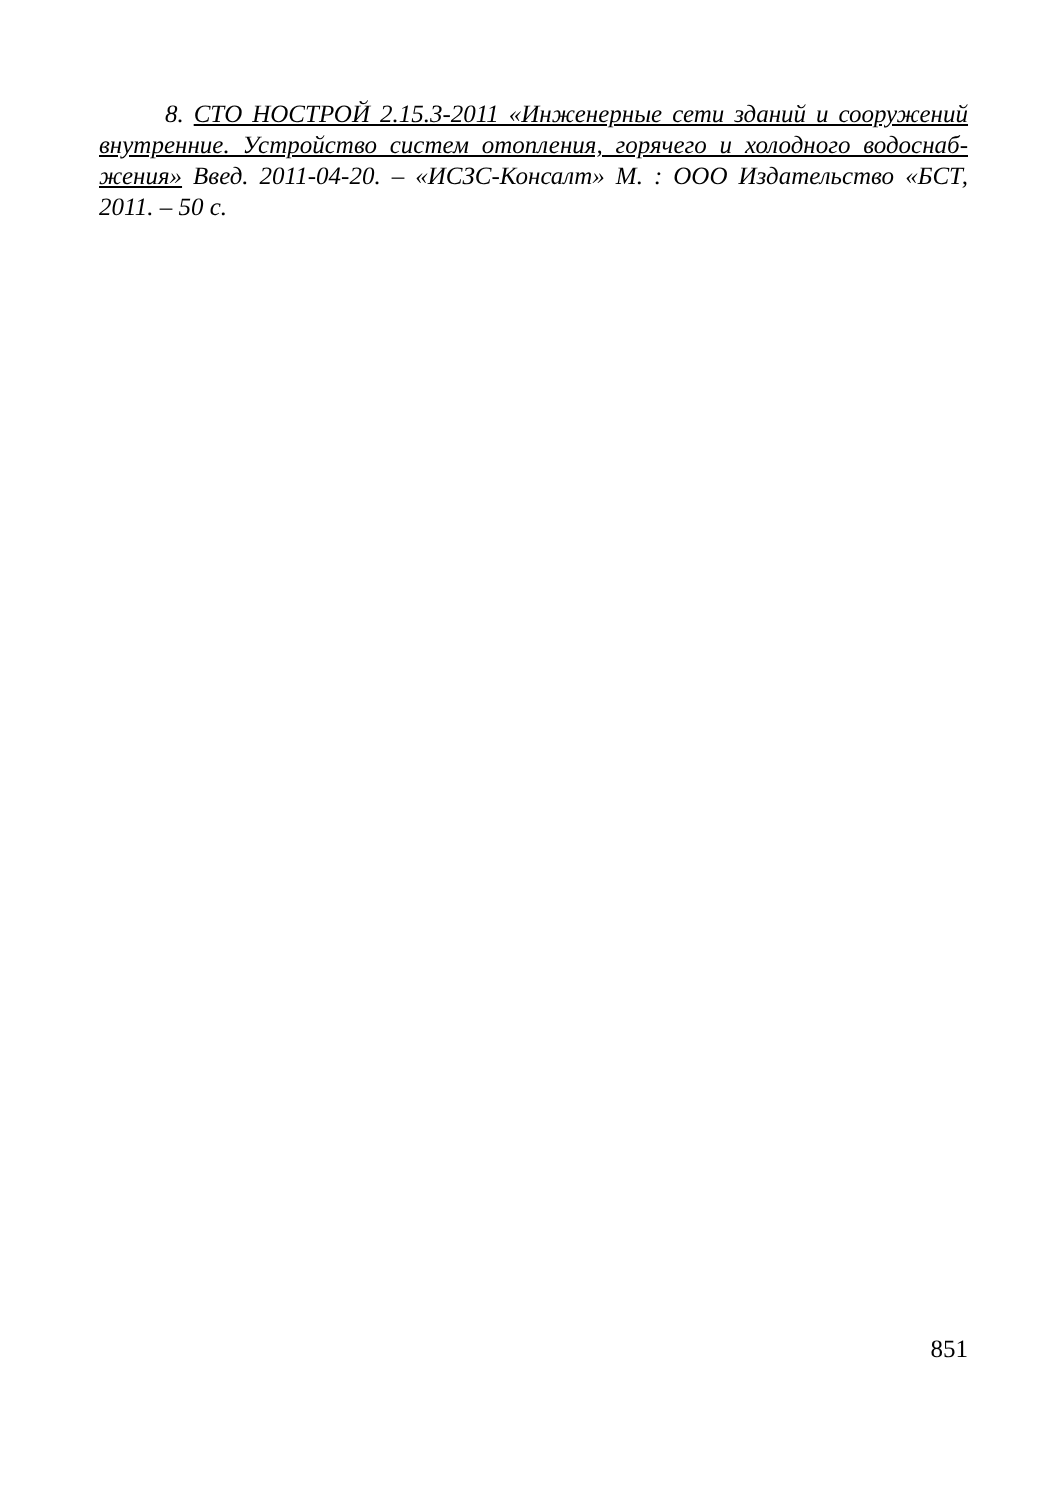8. СТО НОСТРОЙ 2.15.3-2011 «Инженерные сети зданий и сооружений внутренние. Устройство систем отопления, горячего и холодного водоснаб-жения» Введ. 2011-04-20. – «ИСЗС-Консалт» М. : ООО Издательство «БСТ, 2011. – 50 с.
851